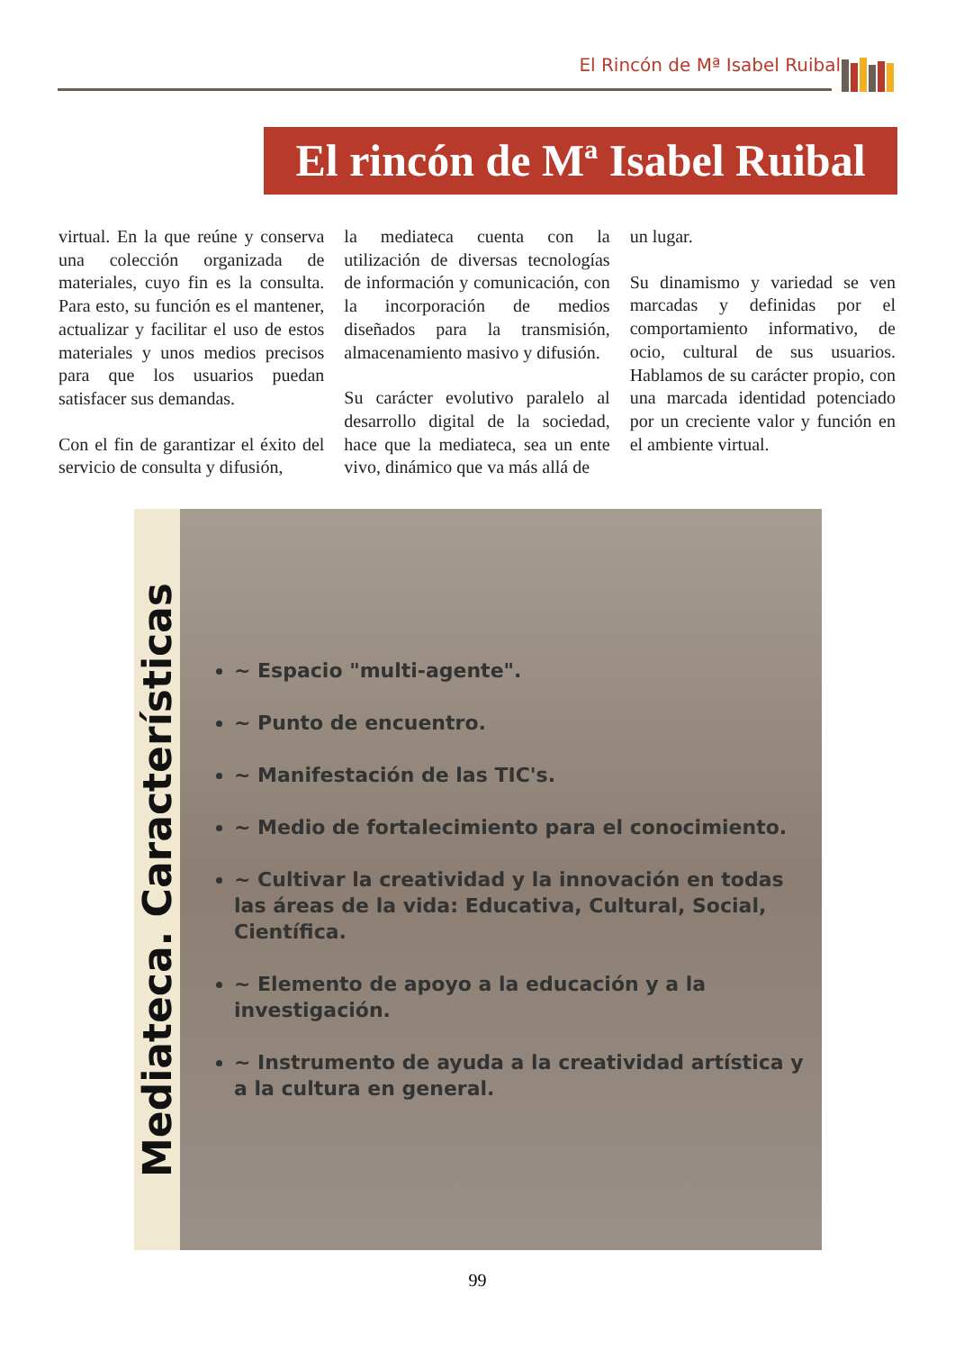El Rincón de Mª Isabel Ruibal
El rincón de Mª Isabel Ruibal
virtual. En la que reúne y conserva una colección organizada de materiales, cuyo fin es la consulta. Para esto, su función es el mantener, actualizar y facilitar el uso de estos materiales y unos medios precisos para que los usuarios puedan satisfacer sus demandas.
Con el fin de garantizar el éxito del servicio de consulta y difusión,
la mediateca cuenta con la utilización de diversas tecnologías de información y comunicación, con la incorporación de medios diseñados para la transmisión, almacenamiento masivo y difusión.
Su carácter evolutivo paralelo al desarrollo digital de la sociedad, hace que la mediateca, sea un ente vivo, dinámico que va más allá de
un lugar.
Su dinamismo y variedad se ven marcadas y definidas por el comportamiento informativo, de ocio, cultural de sus usuarios. Hablamos de su carácter propio, con una marcada identidad potenciado por un creciente valor y función en el ambiente virtual.
Mediateca. Características
~ Espacio "multi-agente".
~ Punto de encuentro.
~ Manifestación de las TIC's.
~ Medio de fortalecimiento para el conocimiento.
~ Cultivar la creatividad y la innovación en todas las áreas de la vida: Educativa, Cultural, Social, Científica.
~ Elemento de apoyo a la educación y a la investigación.
~ Instrumento de ayuda a la creatividad artística y a la cultura en general.
99